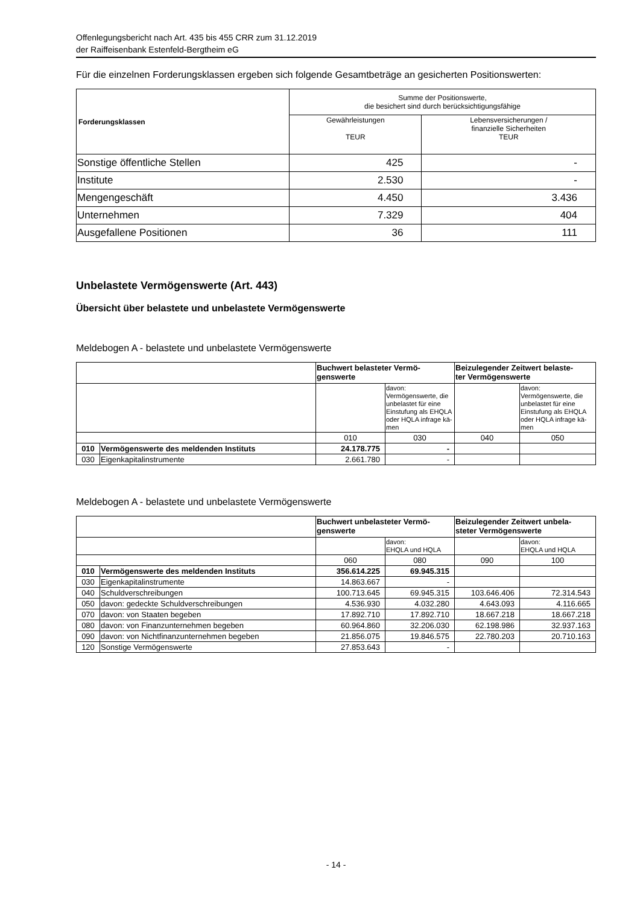Offenlegungsbericht nach Art. 435 bis 455 CRR zum 31.12.2019
der Raiffeisenbank Estenfeld-Bergtheim eG
Für die einzelnen Forderungsklassen ergeben sich folgende Gesamtbeträge an gesicherten Positionswerten:
| Forderungsklassen | Summe der Positionswerte, die besichert sind durch berücksichtigungsfähige | |
| --- | --- | --- |
| | Gewährleistungen TEUR | Lebensversicherungen / finanzielle Sicherheiten TEUR |
| Sonstige öffentliche Stellen | 425 | - |
| Institute | 2.530 | - |
| Mengengeschäft | 4.450 | 3.436 |
| Unternehmen | 7.329 | 404 |
| Ausgefallene Positionen | 36 | 111 |
Unbelastete Vermögenswerte (Art. 443)
Übersicht über belastete und unbelastete Vermögenswerte
Meldebogen A - belastete und unbelastete Vermögenswerte
| | | Buchwert belasteter Vermö- genswerte | | Beizulegender Zeitwert belaste- ter Vermögenswerte | |
| | | | davon: Vermögenswerte, die unbelastet für eine Einstufung als EHQLA oder HQLA infrage kä- men | | davon: Vermögenswerte, die unbelastet für eine Einstufung als EHQLA oder HQLA infrage kä- men |
| | | 010 | 030 | 040 | 050 |
| 010 | Vermögenswerte des meldenden Instituts | 24.178.775 | - | | |
| 030 | Eigenkapitalinstrumente | 2.661.780 | - | | |
Meldebogen A - belastete und unbelastete Vermögenswerte
| | | Buchwert unbelasteter Vermö- genswerte | | Beizulegender Zeitwert unbela- steter Vermögenswerte | |
| | | | davon: EHQLA und HQLA | | davon: EHQLA und HQLA |
| | | 060 | 080 | 090 | 100 |
| 010 | Vermögenswerte des meldenden Instituts | 356.614.225 | 69.945.315 | | |
| 030 | Eigenkapitalinstrumente | 14.863.667 | - | | |
| 040 | Schuldverschreibungen | 100.713.645 | 69.945.315 | 103.646.406 | 72.314.543 |
| 050 | davon: gedeckte Schuldverschreibungen | 4.536.930 | 4.032.280 | 4.643.093 | 4.116.665 |
| 070 | davon: von Staaten begeben | 17.892.710 | 17.892.710 | 18.667.218 | 18.667.218 |
| 080 | davon: von Finanzunternehmen begeben | 60.964.860 | 32.206.030 | 62.198.986 | 32.937.163 |
| 090 | davon: von Nichtfinanzunternehmen begeben | 21.856.075 | 19.846.575 | 22.780.203 | 20.710.163 |
| 120 | Sonstige Vermögenswerte | 27.853.643 | - | | |
- 14 -